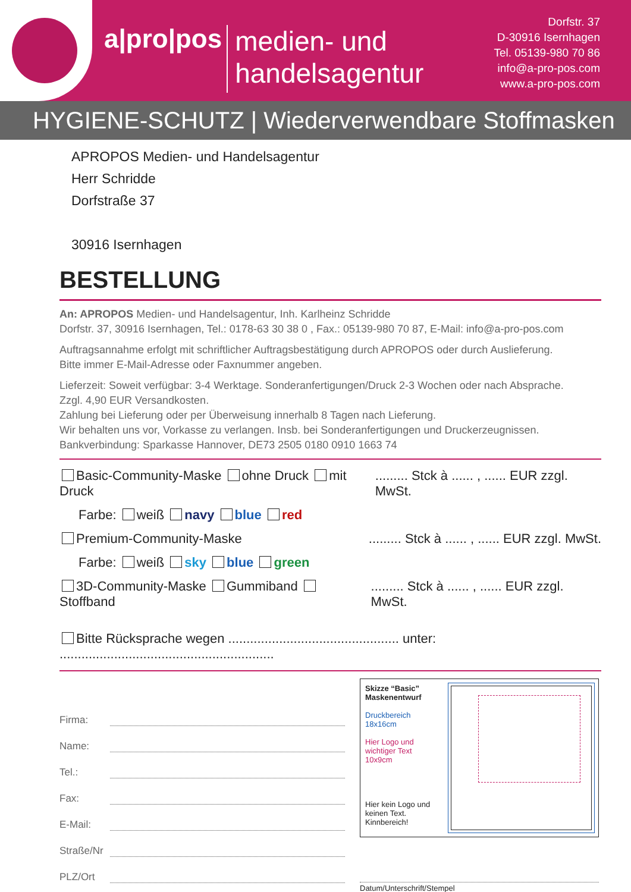a|pro|pos
medien- und
handelsagentur
Dorfstr. 37
D-30916 Isernhagen
Tel. 05139-980 70 86
info@a-pro-pos.com
www.a-pro-pos.com
HYGIENE-SCHUTZ | Wiederverwendbare Stoffmasken
APROPOS Medien- und Handelsagentur
Herr Schridde
Dorfstraße 37
30916 Isernhagen
BESTELLUNG
An: APROPOS Medien- und Handelsagentur, Inh. Karlheinz Schridde
Dorfstr. 37, 30916 Isernhagen, Tel.: 0178-63 30 38 0 , Fax.: 05139-980 70 87, E-Mail: info@a-pro-pos.com
Auftragsannahme erfolgt mit schriftlicher Auftragsbestätigung durch APROPOS oder durch Auslieferung.
Bitte immer E-Mail-Adresse oder Faxnummer angeben.
Lieferzeit: Soweit verfügbar: 3-4 Werktage. Sonderanfertigungen/Druck 2-3 Wochen oder nach Absprache.
Zzgl. 4,90 EUR Versandkosten.
Zahlung bei Lieferung oder per Überweisung innerhalb 8 Tagen nach Lieferung.
Wir behalten uns vor, Vorkasse zu verlangen. Insb. bei Sonderanfertigungen und Druckerzeugnissen.
Bankverbindung: Sparkasse Hannover, DE73 2505 0180 0910 1663 74
Basic-Community-Maske ohne Druck mit Druck......... Stck à ...... , ...... EUR zzgl. MwSt.
Farbe: weiß navy blue red
Premium-Community-Maske......... Stck à ...... , ...... EUR zzgl. MwSt.
Farbe: weiß sky blue green
3D-Community-Maske Gummiband Stoffband......... Stck à ...... , ...... EUR zzgl. MwSt.
Bitte Rücksprache wegen ............................................... unter: ...........................................................
Firma:
Name:
Tel.:
Fax:
E-Mail:
Straße/Nr
PLZ/Ort
Skizze “Basic” Maskenentwurf
Druckbereich
18x16cm
Hier Logo und
wichtiger Text
10x9cm
Hier kein Logo und keinen Text. Kinnbereich!
Datum/Unterschrift/Stempel